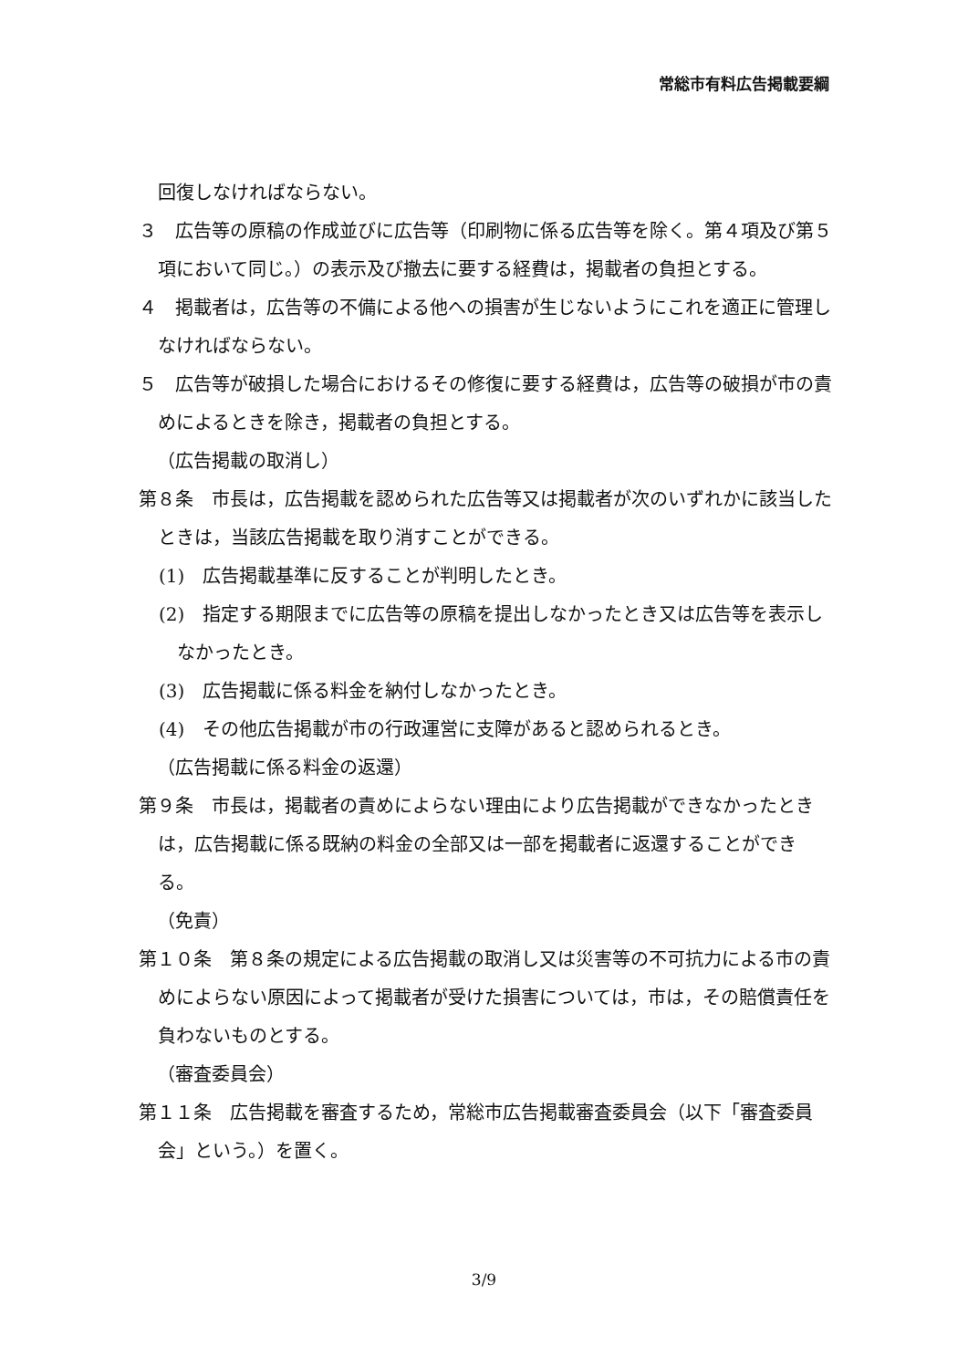常総市有料広告掲載要綱
回復しなければならない。
３　広告等の原稿の作成並びに広告等（印刷物に係る広告等を除く。第４項及び第５項において同じ。）の表示及び撤去に要する経費は，掲載者の負担とする。
４　掲載者は，広告等の不備による他への損害が生じないようにこれを適正に管理しなければならない。
５　広告等が破損した場合におけるその修復に要する経費は，広告等の破損が市の責めによるときを除き，掲載者の負担とする。
（広告掲載の取消し）
第８条　市長は，広告掲載を認められた広告等又は掲載者が次のいずれかに該当したときは，当該広告掲載を取り消すことができる。
(1)　広告掲載基準に反することが判明したとき。
(2)　指定する期限までに広告等の原稿を提出しなかったとき又は広告等を表示しなかったとき。
(3)　広告掲載に係る料金を納付しなかったとき。
(4)　その他広告掲載が市の行政運営に支障があると認められるとき。
（広告掲載に係る料金の返還）
第９条　市長は，掲載者の責めによらない理由により広告掲載ができなかったときは，広告掲載に係る既納の料金の全部又は一部を掲載者に返還することができる。
（免責）
第１０条　第８条の規定による広告掲載の取消し又は災害等の不可抗力による市の責めによらない原因によって掲載者が受けた損害については，市は，その賠償責任を負わないものとする。
（審査委員会）
第１１条　広告掲載を審査するため，常総市広告掲載審査委員会（以下「審査委員会」という。）を置く。
3/9